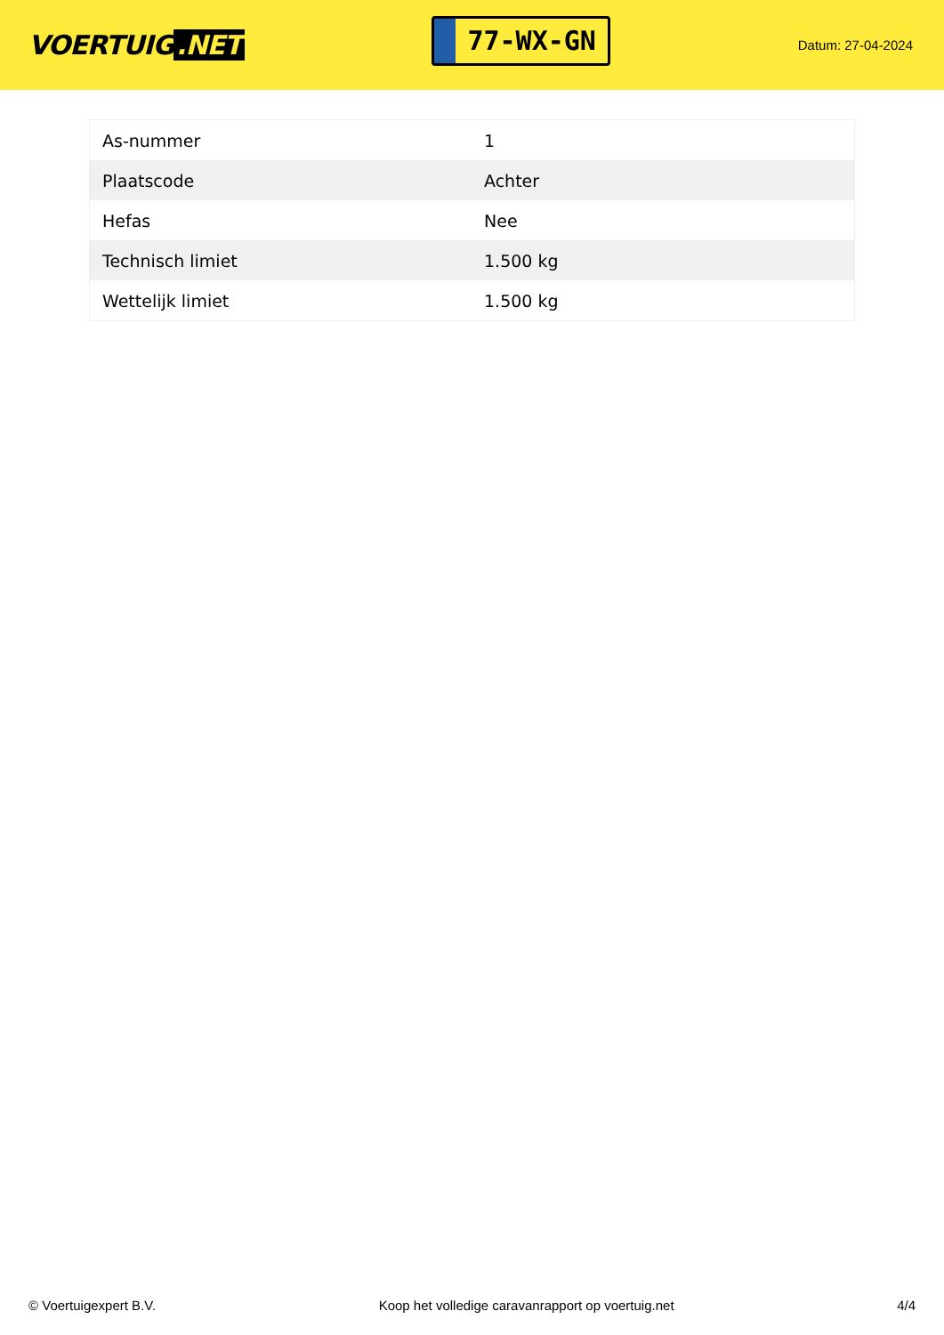VOERTUIG.NET
77-WX-GN
Datum: 27-04-2024
| As-nummer | 1 |
| Plaatscode | Achter |
| Hefas | Nee |
| Technisch limiet | 1.500 kg |
| Wettelijk limiet | 1.500 kg |
© Voertuigexpert B.V. Koop het volledige caravanrapport op voertuig.net 4/4